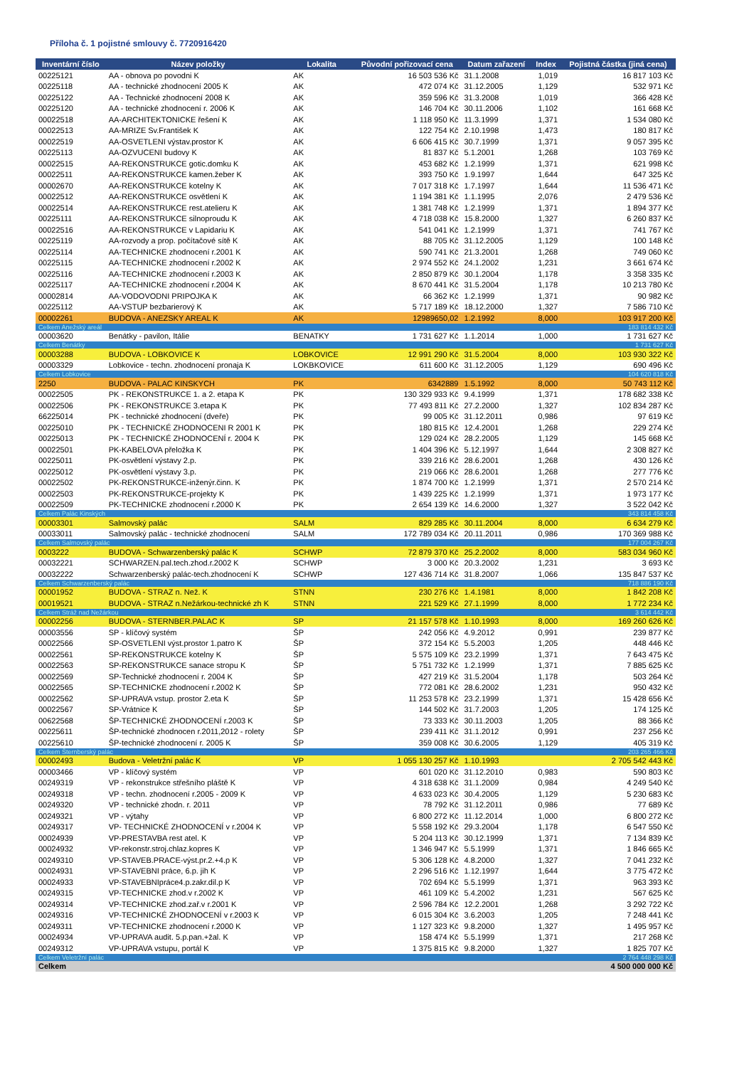Příloha č. 1 pojistné smlouvy č. 7720916420
| Inventární číslo | Název položky | Lokalita | Původní pořizovací cena | Datum zařazení | Index | Pojistná částka (jiná cena) |
| --- | --- | --- | --- | --- | --- | --- |
| 00225121 | AA - obnova po povodni K | AK | 16 503 536 Kč | 31.1.2008 | 1,019 | 16 817 103 Kč |
| 00225118 | AA - technické zhodnocení 2005 K | AK | 472 074 Kč | 31.12.2005 | 1,129 | 532 971 Kč |
| 00225122 | AA - Technické zhodnocení 2008 K | AK | 359 596 Kč | 31.3.2008 | 1,019 | 366 428 Kč |
| 00225120 | AA - technické zhodnocení r. 2006 K | AK | 146 704 Kč | 30.11.2006 | 1,102 | 161 668 Kč |
| 00022518 | AA-ARCHITEKTONICKE řešení K | AK | 1 118 950 Kč | 11.3.1999 | 1,371 | 1 534 080 Kč |
| 00022513 | AA-MRIZE Sv.František K | AK | 122 754 Kč | 2.10.1998 | 1,473 | 180 817 Kč |
| 00022519 | AA-OSVETLENI výstav.prostor K | AK | 6 606 415 Kč | 30.7.1999 | 1,371 | 9 057 395 Kč |
| 00225113 | AA-OZVUCENI budovy K | AK | 81 837 Kč | 5.1.2001 | 1,268 | 103 769 Kč |
| 00022515 | AA-REKONSTRUKCE gotic.domku K | AK | 453 682 Kč | 1.2.1999 | 1,371 | 621 998 Kč |
| 00022511 | AA-REKONSTRUKCE kamen.žeber K | AK | 393 750 Kč | 1.9.1997 | 1,644 | 647 325 Kč |
| 00002670 | AA-REKONSTRUKCE kotelny K | AK | 7 017 318 Kč | 1.7.1997 | 1,644 | 11 536 471 Kč |
| 00022512 | AA-REKONSTRUKCE osvětlení K | AK | 1 194 381 Kč | 1.1.1995 | 2,076 | 2 479 536 Kč |
| 00022514 | AA-REKONSTRUKCE rest.atelieru K | AK | 1 381 748 Kč | 1.2.1999 | 1,371 | 1 894 377 Kč |
| 00225111 | AA-REKONSTRUKCE silnoproudu K | AK | 4 718 038 Kč | 15.8.2000 | 1,327 | 6 260 837 Kč |
| 00022516 | AA-REKONSTRUKCE v Lapidariu K | AK | 541 041 Kč | 1.2.1999 | 1,371 | 741 767 Kč |
| 00225119 | AA-rozvody a prop. počítačové sítě K | AK | 88 705 Kč | 31.12.2005 | 1,129 | 100 148 Kč |
| 00225114 | AA-TECHNICKE zhodnocení r.2001 K | AK | 590 741 Kč | 21.3.2001 | 1,268 | 749 060 Kč |
| 00225115 | AA-TECHNICKE zhodnocení r.2002 K | AK | 2 974 552 Kč | 24.1.2002 | 1,231 | 3 661 674 Kč |
| 00225116 | AA-TECHNICKE zhodnocení r.2003 K | AK | 2 850 879 Kč | 30.1.2004 | 1,178 | 3 358 335 Kč |
| 00225117 | AA-TECHNICKE zhodnocení r.2004 K | AK | 8 670 441 Kč | 31.5.2004 | 1,178 | 10 213 780 Kč |
| 00002814 | AA-VODOVODNI PRIPOJKA K | AK | 66 362 Kč | 1.2.1999 | 1,371 | 90 982 Kč |
| 00225112 | AA-VSTUP bezbarierový K | AK | 5 717 189 Kč | 18.12.2000 | 1,327 | 7 586 710 Kč |
| 00002261 | BUDOVA - ANEZSKY AREAL K | AK | 12989650,02 | 1.2.1992 | 8,000 | 103 917 200 Kč |
| Celkem Anežský areál | | | | | | 183 814 432 Kč |
| 00003620 | Benátky - pavilon, Itálie | BENATKY | 1 731 627 Kč | 1.1.2014 | 1,000 | 1 731 627 Kč |
| Celkem Benátky | | | | | | 1 731 627 Kč |
| 00003288 | BUDOVA - LOBKOVICE K | LOBKOVICE | 12 991 290 Kč | 31.5.2004 | 8,000 | 103 930 322 Kč |
| 00003329 | Lobkovice - techn. zhodnocení pronaja K | LOKBKOVICE | 611 600 Kč | 31.12.2005 | 1,129 | 690 496 Kč |
| Celkem Lobkovice | | | | | | 104 620 818 Kč |
| 2250 | BUDOVA - PALAC KINSKYCH | PK | 6342889 | 1.5.1992 | 8,000 | 50 743 112 Kč |
| 00022505 | PK - REKONSTRUKCE 1. a 2. etapa K | PK | 130 329 933 Kč | 9.4.1999 | 1,371 | 178 682 338 Kč |
| 00022506 | PK - REKONSTRUKCE 3.etapa K | PK | 77 493 811 Kč | 27.2.2000 | 1,327 | 102 834 287 Kč |
| 66225014 | PK - technické zhodnocení (dveře) | PK | 99 005 Kč | 31.12.2011 | 0,986 | 97 619 Kč |
| 00225010 | PK - TECHNICKÉ ZHODNOCENI R 2001 K | PK | 180 815 Kč | 12.4.2001 | 1,268 | 229 274 Kč |
| 00225013 | PK - TECHNICKÉ ZHODNOCENÍ r. 2004 K | PK | 129 024 Kč | 28.2.2005 | 1,129 | 145 668 Kč |
| 00022501 | PK-KABELOVA přeložka K | PK | 1 404 396 Kč | 5.12.1997 | 1,644 | 2 308 827 Kč |
| 00225011 | PK-osvětlení výstavy 2.p. | PK | 339 216 Kč | 28.6.2001 | 1,268 | 430 126 Kč |
| 00225012 | PK-osvětlení výstavy 3.p. | PK | 219 066 Kč | 28.6.2001 | 1,268 | 277 776 Kč |
| 00022502 | PK-REKONSTRUKCE-inženýr.činn. K | PK | 1 874 700 Kč | 1.2.1999 | 1,371 | 2 570 214 Kč |
| 00022503 | PK-REKONSTRUKCE-projekty K | PK | 1 439 225 Kč | 1.2.1999 | 1,371 | 1 973 177 Kč |
| 00022509 | PK-TECHNICKE zhodnocení r.2000 K | PK | 2 654 139 Kč | 14.6.2000 | 1,327 | 3 522 042 Kč |
| Celkem Palác Kinských | | | | | | 343 814 458 Kč |
| 00003301 | Salmovský palác | SALM | 829 285 Kč | 30.11.2004 | 8,000 | 6 634 279 Kč |
| 00033011 | Salmovský palác - technické zhodnocení | SALM | 172 789 034 Kč | 20.11.2011 | 0,986 | 170 369 988 Kč |
| Celkem Salmovský palác | | | | | | 177 004 267 Kč |
| 0003222 | BUDOVA - Schwarzenberský palác K | SCHWP | 72 879 370 Kč | 25.2.2002 | 8,000 | 583 034 960 Kč |
| 00032221 | SCHWARZEN.pal.tech.zhod.r.2002 K | SCHWP | 3 000 Kč | 20.3.2002 | 1,231 | 3 693 Kč |
| 00032222 | Schwarzenberský palác-tech.zhodnocení K | SCHWP | 127 436 714 Kč | 31.8.2007 | 1,066 | 135 847 537 Kč |
| Celkem Schwarzenberský palác | | | | | | 718 886 190 Kč |
| 00001952 | BUDOVA - STRAZ n. Než. K | STNN | 230 276 Kč | 1.4.1981 | 8,000 | 1 842 208 Kč |
| 00019521 | BUDOVA - STRAZ n.Nežárkou-technické zh K | STNN | 221 529 Kč | 27.1.1999 | 8,000 | 1 772 234 Kč |
| Celkem Stráž nad Nežárkou | | | | | | 3 614 442 Kč |
| 00002256 | BUDOVA - STERNBER.PALAC K | SP | 21 157 578 Kč | 1.10.1993 | 8,000 | 169 260 626 Kč |
| 00003556 | SP - klíčový systém | ŠP | 242 056 Kč | 4.9.2012 | 0,991 | 239 877 Kč |
| 00022566 | SP-OSVETLENI výst.prostor 1.patro K | ŠP | 372 154 Kč | 5.5.2003 | 1,205 | 448 446 Kč |
| 00022561 | SP-REKONSTRUKCE kotelny K | ŠP | 5 575 109 Kč | 23.2.1999 | 1,371 | 7 643 475 Kč |
| 00022563 | SP-REKONSTRUKCE sanace stropu K | ŠP | 5 751 732 Kč | 1.2.1999 | 1,371 | 7 885 625 Kč |
| 00022569 | SP-Technické zhodnocení r. 2004 K | ŠP | 427 219 Kč | 31.5.2004 | 1,178 | 503 264 Kč |
| 00022565 | SP-TECHNICKE zhodnocení r.2002 K | ŠP | 772 081 Kč | 28.6.2002 | 1,231 | 950 432 Kč |
| 00022562 | SP-UPRAVA vstup. prostor 2.eta K | ŠP | 11 253 578 Kč | 23.2.1999 | 1,371 | 15 428 656 Kč |
| 00022567 | SP-Vrátnice K | ŠP | 144 502 Kč | 31.7.2003 | 1,205 | 174 125 Kč |
| 00622568 | ŠP-TECHNICKÉ ZHODNOCENÍ r.2003 K | ŠP | 73 333 Kč | 30.11.2003 | 1,205 | 88 366 Kč |
| 00225611 | ŠP-technické zhodnocen r.2011,2012 - rolety | ŠP | 239 411 Kč | 31.1.2012 | 0,991 | 237 256 Kč |
| 00225610 | ŠP-technické zhodnocení r. 2005 K | ŠP | 359 008 Kč | 30.6.2005 | 1,129 | 405 319 Kč |
| Celkem Šternberský palác | | | | | | 203 265 466 Kč |
| 00002493 | Budova - Veletržní palác K | VP | 1 055 130 257 Kč | 1.10.1993 | | 2 705 542 443 Kč |
| 00003466 | VP - klíčový systém | VP | 601 020 Kč | 31.12.2010 | 0,983 | 590 803 Kč |
| 00249319 | VP - rekonstrukce střešního pláště K | VP | 4 318 638 Kč | 31.1.2009 | 0,984 | 4 249 540 Kč |
| 00249318 | VP - techn. zhodnocení r.2005 - 2009 K | VP | 4 633 023 Kč | 30.4.2005 | 1,129 | 5 230 683 Kč |
| 00249320 | VP - technické zhodn. r. 2011 | VP | 78 792 Kč | 31.12.2011 | 0,986 | 77 689 Kč |
| 00249321 | VP - výtahy | VP | 6 800 272 Kč | 11.12.2014 | 1,000 | 6 800 272 Kč |
| 00249317 | VP- TECHNICKÉ ZHODNOCENÍ v r.2004 K | VP | 5 558 192 Kč | 29.3.2004 | 1,178 | 6 547 550 Kč |
| 00024939 | VP-PRESTAVBA rest atel. K | VP | 5 204 113 Kč | 30.12.1999 | 1,371 | 7 134 839 Kč |
| 00024932 | VP-rekonstr.stroj.chlaz.kopres K | VP | 1 346 947 Kč | 5.5.1999 | 1,371 | 1 846 665 Kč |
| 00249310 | VP-STAVEB.PRACE-výst.pr.2.+4.p K | VP | 5 306 128 Kč | 4.8.2000 | 1,327 | 7 041 232 Kč |
| 00024931 | VP-STAVEBNI práce, 6.p. jih K | VP | 2 296 516 Kč | 1.12.1997 | 1,644 | 3 775 472 Kč |
| 00024933 | VP-STAVEBNIpráce4.p.zakr.dil.p K | VP | 702 694 Kč | 5.5.1999 | 1,371 | 963 393 Kč |
| 00249315 | VP-TECHNICKE zhod.v r.2002 K | VP | 461 109 Kč | 5.4.2002 | 1,231 | 567 625 Kč |
| 00249314 | VP-TECHNICKE zhod.zař.v r.2001 K | VP | 2 596 784 Kč | 12.2.2001 | 1,268 | 3 292 722 Kč |
| 00249316 | VP-TECHNICKÉ ZHODNOCENÍ v r.2003 K | VP | 6 015 304 Kč | 3.6.2003 | 1,205 | 7 248 441 Kč |
| 00249311 | VP-TECHNICKE zhodnocení r.2000 K | VP | 1 127 323 Kč | 9.8.2000 | 1,327 | 1 495 957 Kč |
| 00024934 | VP-UPRAVA audit. 5.p.pan.+žal. K | VP | 158 474 Kč | 5.5.1999 | 1,371 | 217 268 Kč |
| 00249312 | VP-UPRAVA vstupu, portál K | VP | 1 375 815 Kč | 9.8.2000 | 1,327 | 1 825 707 Kč |
| Celkem Veletržní palác | | | | | | 2 764 448 298 Kč |
| Celkem | | | | | | 4 500 000 000 Kč |